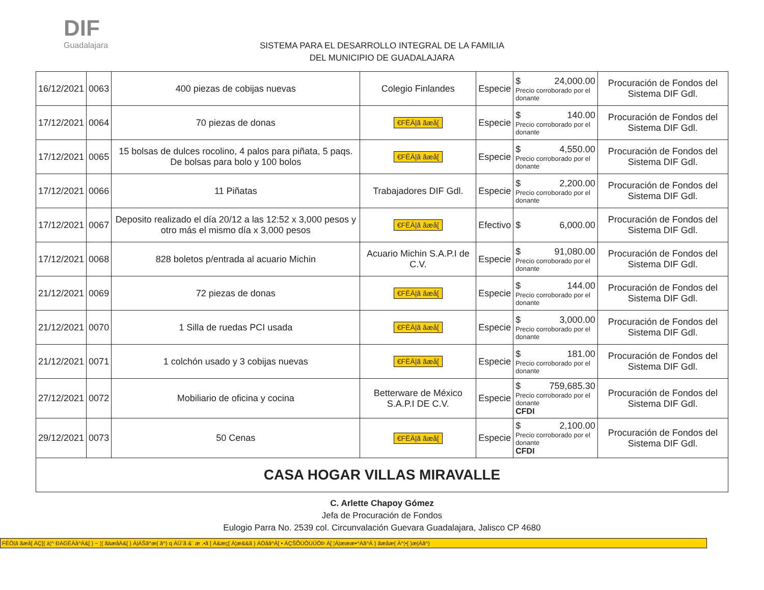DIF
Guadalajara
SISTEMA PARA EL DESARROLLO INTEGRAL DE LA FAMILIA
DEL MUNICIPIO DE GUADALAJARA
| 16/12/2021 | 0063 | 400 piezas de cobijas nuevas | Colegio Finlandes | Especie | $ 24,000.00 Precio corroborado por el donante | Procuración de Fondos del Sistema DIF Gdl. |
| 17/12/2021 | 0064 | 70 piezas de donas | €FËÄ/ã ãæå[ | Especie | $ 140.00 Precio corroborado por el donante | Procuración de Fondos del Sistema DIF Gdl. |
| 17/12/2021 | 0065 | 15 bolsas de dulces rocolino, 4 palos para piñata, 5 paqs. De bolsas para bolo y 100 bolos | €FËÄ/ã ãæå[ | Especie | $ 4,550.00 Precio corroborado por el donante | Procuración de Fondos del Sistema DIF Gdl. |
| 17/12/2021 | 0066 | 11 Piñatas | Trabajadores DIF Gdl. | Especie | $ 2,200.00 Precio corroborado por el donante | Procuración de Fondos del Sistema DIF Gdl. |
| 17/12/2021 | 0067 | Deposito realizado el día 20/12 a las 12:52 x 3,000 pesos y otro más el mismo día x 3,000 pesos | €FËÄ/ã ãæå[ | Efectivo | $ 6,000.00 | Procuración de Fondos del Sistema DIF Gdl. |
| 17/12/2021 | 0068 | 828 boletos p/entrada al acuario Michin | Acuario Michin S.A.P.I de C.V. | Especie | $ 91,080.00 Precio corroborado por el donante | Procuración de Fondos del Sistema DIF Gdl. |
| 21/12/2021 | 0069 | 72 piezas de donas | €FËÄ/ã ãæå[ | Especie | $ 144.00 Precio corroborado por el donante | Procuración de Fondos del Sistema DIF Gdl. |
| 21/12/2021 | 0070 | 1 Silla de ruedas PCI usada | €FËÄ/ã ãæå[ | Especie | $ 3,000.00 Precio corroborado por el donante | Procuración de Fondos del Sistema DIF Gdl. |
| 21/12/2021 | 0071 | 1 colchón usado y 3 cobijas nuevas | €FËÄ/ã ãæå[ | Especie | $ 181.00 Precio corroborado por el donante | Procuración de Fondos del Sistema DIF Gdl. |
| 27/12/2021 | 0072 | Mobiliario de oficina y cocina | Betterware de México S.A.P.I DE C.V. | Especie | $ 759,685.30 Precio corroborado por el donante CFDI | Procuración de Fondos del Sistema DIF Gdl. |
| 29/12/2021 | 0073 | 50 Cenas | €FËÄ/ã ãæå[ | Especie | $ 2,100.00 Precio corroborado por el donante CFDI | Procuración de Fondos del Sistema DIF Gdl. |
| CASA HOGAR VILLAS MIRAVALLE | | | | | | |
C. Arlette Chapoy Gómez
Jefa de Procuración de Fondos
Eulogio Parra No. 2539 col. Circunvalación Guevara Guadalajara, Jalisco CP 4680
FËÖ|ã ãæå[ ÁÇ[{ à¦^ ÐÁGËÄå^Á&[ } ~ ¦{ ãàæåÁ&[ } Á|ÁŠã^æ{ ã^} q ÁÛ¨ã &¨ æ .•ã [ Á&æç[ Á¦æ&&ã } ÁÓåã^Á[ • ÁÇŠÕÚÔÚÜÖÞ Á[ ¦Á|æææ•^Áã^Á } ãæåæ{ Á^¦•[ }æ|Áã^}